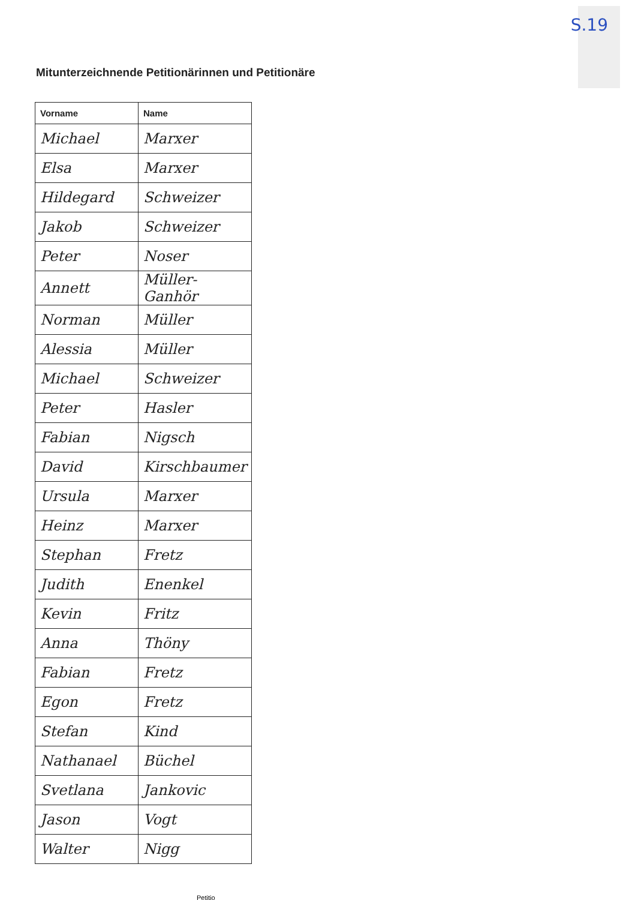S.19
Mitunterzeichnende Petitionärinnen und Petitionäre
| Vorname | Name |
| --- | --- |
| Michael | Marxer |
| Elsa | Marxer |
| Hildegard | Schweizer |
| Jakob | Schweizer |
| Peter | Noser |
| Annett | Müller-Ganhör |
| Norman | Müller |
| Alessia | Müller |
| Michael | Schweizer |
| Peter | Hasler |
| Fabian | Nigsch |
| David | Kirschbaumer |
| Ursula | Marxer |
| Heinz | Marxer |
| Stephan | Fretz |
| Judith | Enenkel |
| Kevin | Fritz |
| Anna | Thöny |
| Fabian | Fretz |
| Egon | Fretz |
| Stefan | Kind |
| Nathanael | Büchel |
| Svetlana | Jankovic |
| Jason | Vogt |
| Walter | Nigg |
Petitio